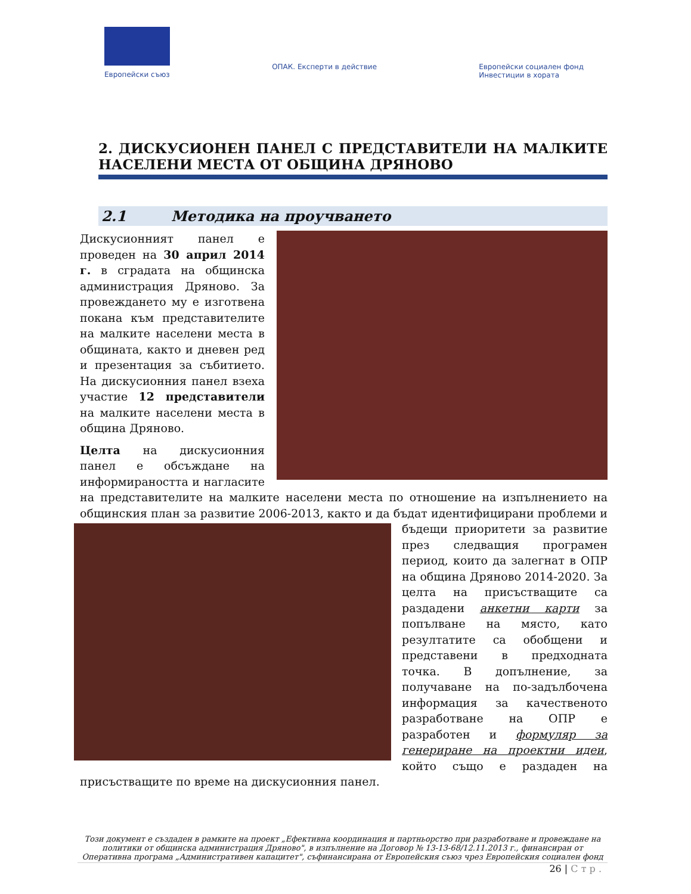Европейски съюз
ОПАК. Експерти в действие Европейски социален фонд
Инвестиции в хората
2. ДИСКУСИОНЕН ПАНЕЛ С ПРЕДСТАВИТЕЛИ НА МАЛКИТЕ НАСЕЛЕНИ МЕСТА ОТ ОБЩИНА ДРЯНОВО
2.1 Методика на проучването
Дискусионният панел е проведен на 30 април 2014 г. в сградата на общинска администрация Дряново. За провеждането му е изготвена покана към представителите на малките населени места в общината, както и дневен ред и презентация за събитието. На дискусионния панел взеха участие 12 представители на малките населени места в община Дряново.
Целта на дискусионния панел е обсъждане на информираността и нагласите на представителите на малките населени места по отношение на изпълнението на общинския план за развитие 2006-2013, както и да бъдат идентифицирани проблеми и бъдещи приоритети за развитие през следващия програмен период, които да залегнат в ОПР на община Дряново 2014-2020. За целта на присъстващите са раздадени анкетни карти за попълване на място, като резултатите са обобщени и представени в предходната точка. В допълнение, за получаване на по-задълбочена информация за качественото разработване на ОПР е разработен и формуляр за генериране на проектни идеи, който също е раздаден на присъстващите по време на дискусионния панел.
Този документ е създаден в рамките на проект „Ефективна координация и партньорство при разработване и провеждане на политики от общинска администрация Дряново", в изпълнение на Договор № 13-13-68/12.11.2013 г., финансиран от Оперативна програма „Административен капацитет", съфинансирана от Европейския съюз чрез Европейския социален фонд
26 | С т р .